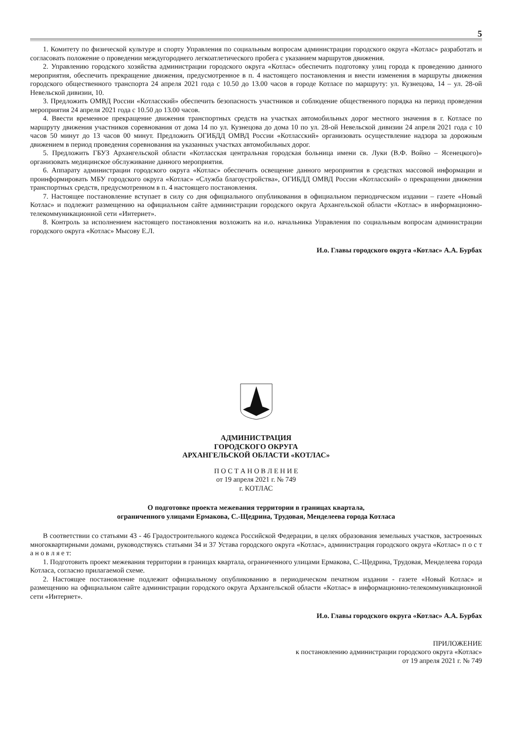5
1. Комитету по физической культуре и спорту Управления по социальным вопросам администрации городского округа «Котлас» разработать и согласовать положение о проведении междугороднего легкоатлетического пробега с указанием маршрутов движения.
2. Управлению городского хозяйства администрации городского округа «Котлас» обеспечить подготовку улиц города к проведению данного мероприятия, обеспечить прекращение движения, предусмотренное в п. 4 настоящего постановления и внести изменения в маршруты движения городского общественного транспорта 24 апреля 2021 года с 10.50 до 13.00 часов в городе Котласе по маршруту: ул. Кузнецова, 14 – ул. 28-ой Невельской дивизии, 10.
3. Предложить ОМВД России «Котласский» обеспечить безопасность участников и соблюдение общественного порядка на период проведения мероприятия 24 апреля 2021 года с 10.50 до 13.00 часов.
4. Ввести временное прекращение движения транспортных средств на участках автомобильных дорог местного значения в г. Котласе по маршруту движения участников соревнования от дома 14 по ул. Кузнецова до дома 10 по ул. 28-ой Невельской дивизии 24 апреля 2021 года с 10 часов 50 минут до 13 часов 00 минут. Предложить ОГИБДД ОМВД России «Котласский» организовать осуществление надзора за дорожным движением в период проведения соревнования на указанных участках автомобильных дорог.
5. Предложить ГБУЗ Архангельской области «Котласская центральная городская больница имени св. Луки (В.Ф. Войно – Ясенецкого)» организовать медицинское обслуживание данного мероприятия.
6. Аппарату администрации городского округа «Котлас» обеспечить освещение данного мероприятия в средствах массовой информации и проинформировать МБУ городского округа «Котлас» «Служба благоустройства», ОГИБДД ОМВД России «Котласский» о прекращении движения транспортных средств, предусмотренном в п. 4 настоящего постановления.
7. Настоящее постановление вступает в силу со дня официального опубликования в официальном периодическом издании – газете «Новый Котлас» и подлежит размещению на официальном сайте администрации городского округа Архангельской области «Котлас» в информационно-телекоммуникационной сети «Интернет».
8. Контроль за исполнением настоящего постановления возложить на и.о. начальника Управления по социальным вопросам администрации городского округа «Котлас» Мысову Е.Л.
И.о. Главы городского округа «Котлас» А.А. Бурбах
АДМИНИСТРАЦИЯ
ГОРОДСКОГО ОКРУГА
АРХАНГЕЛЬСКОЙ ОБЛАСТИ «КОТЛАС»
П О С Т А Н О В Л Е Н И Е
от 19 апреля 2021 г. № 749
г. КОТЛАС
О подготовке проекта межевания территории в границах квартала,
ограниченного улицами Ермакова, С.-Щедрина, Трудовая, Менделеева города Котласа
В соответствии со статьями 43 - 46 Градостроительного кодекса Российской Федерации, в целях образования земельных участков, застроенных многоквартирными домами, руководствуясь статьями 34 и 37 Устава городского округа «Котлас», администрация городского округа «Котлас» п о с т а н о в л я е т:
1. Подготовить проект межевания территории в границах квартала, ограниченного улицами Ермакова, С.-Щедрина, Трудовая, Менделеева города Котласа, согласно прилагаемой схеме.
2. Настоящее постановление подлежит официальному опубликованию в периодическом печатном издании - газете «Новый Котлас» и размещению на официальном сайте администрации городского округа Архангельской области «Котлас» в информационно-телекоммуникационной сети «Интернет».
И.о. Главы городского округа «Котлас» А.А. Бурбах
ПРИЛОЖЕНИЕ
к постановлению администрации городского округа «Котлас»
от 19 апреля 2021 г. № 749